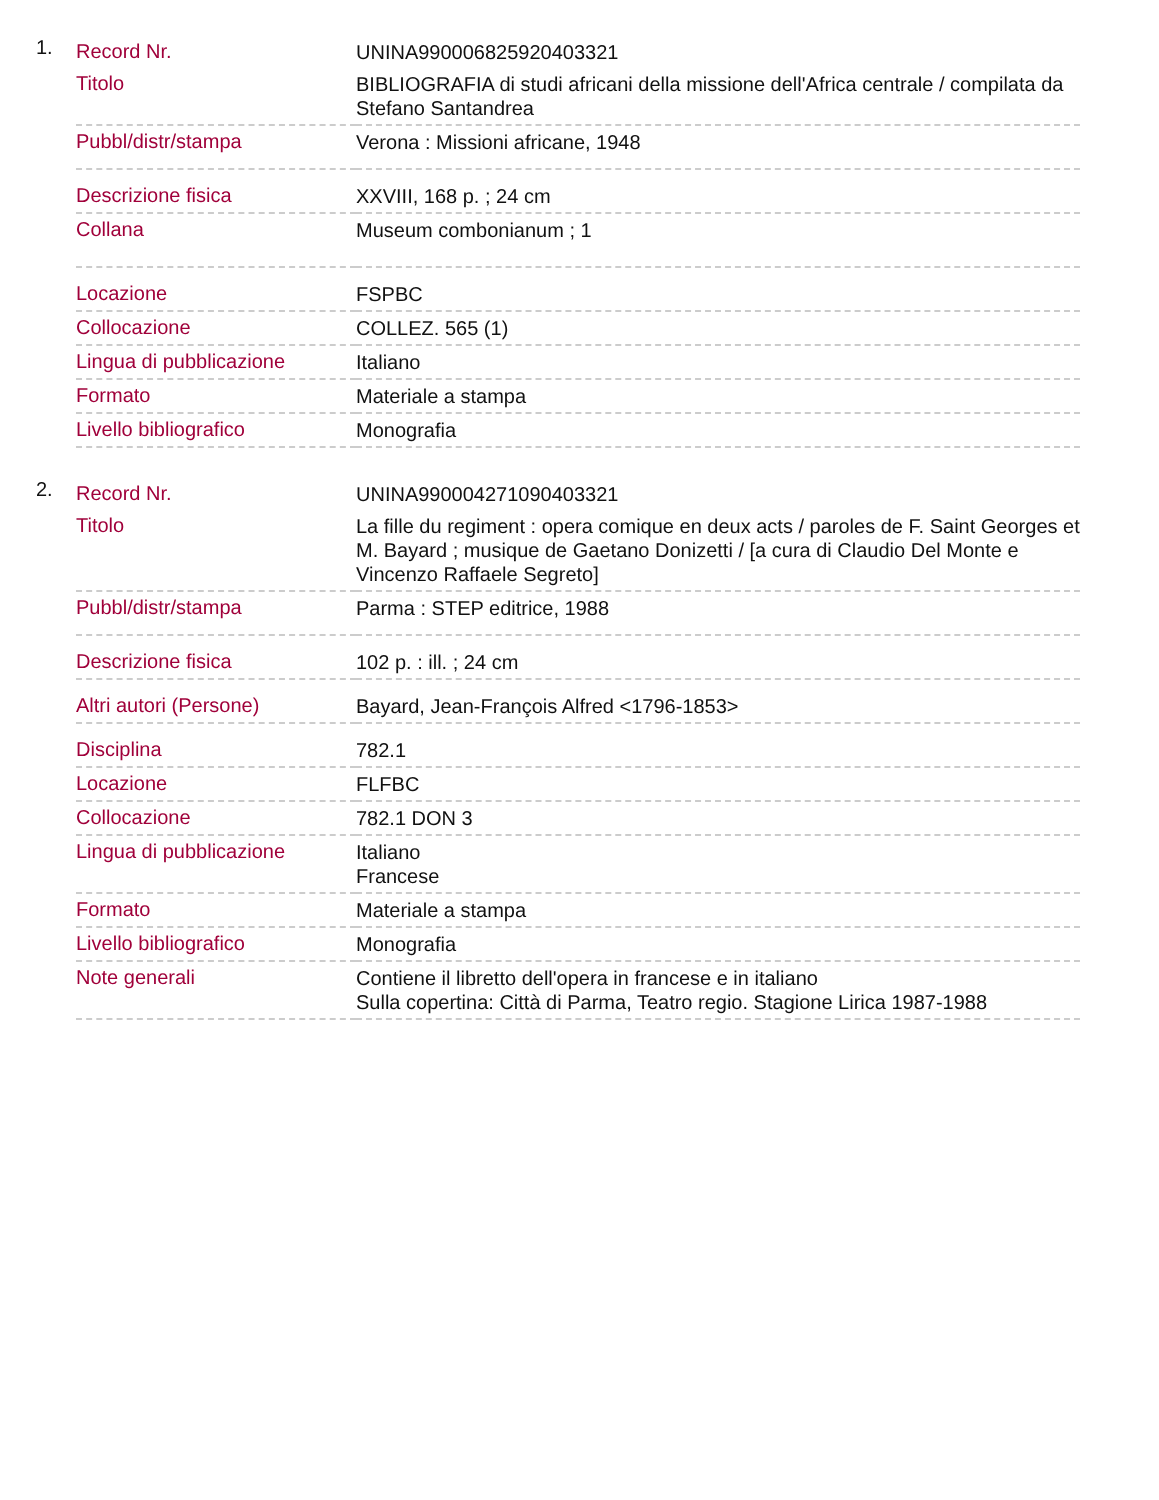1.
| Record Nr. | UNINA990006825920403321 |
| Titolo | BIBLIOGRAFIA di studi africani della missione dell'Africa centrale / compilata da Stefano Santandrea |
| Pubbl/distr/stampa | Verona : Missioni africane, 1948 |
| Descrizione fisica | XXVIII, 168 p. ; 24 cm |
| Collana | Museum combonianum ; 1 |
| Locazione | FSPBC |
| Collocazione | COLLEZ. 565 (1) |
| Lingua di pubblicazione | Italiano |
| Formato | Materiale a stampa |
| Livello bibliografico | Monografia |
2.
| Record Nr. | UNINA990004271090403321 |
| Titolo | La fille du regiment : opera comique en deux acts / paroles de F. Saint Georges et M. Bayard ; musique de Gaetano Donizetti / [a cura di Claudio Del Monte e Vincenzo Raffaele Segreto] |
| Pubbl/distr/stampa | Parma : STEP editrice, 1988 |
| Descrizione fisica | 102 p. : ill. ; 24 cm |
| Altri autori (Persone) | Bayard, Jean-François Alfred <1796-1853> |
| Disciplina | 782.1 |
| Locazione | FLFBC |
| Collocazione | 782.1 DON 3 |
| Lingua di pubblicazione | Italiano Francese |
| Formato | Materiale a stampa |
| Livello bibliografico | Monografia |
| Note generali | Contiene il libretto dell'opera in francese e in italiano Sulla copertina: Città di Parma, Teatro regio. Stagione Lirica 1987-1988 |